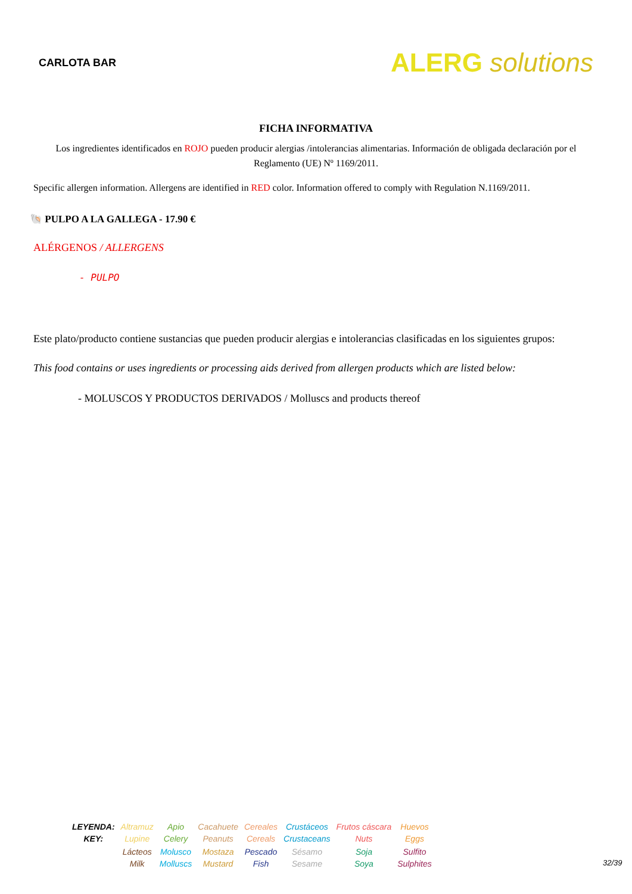CARLOTA BAR
ALERG solutions
FICHA INFORMATIVA
Los ingredientes identificados en ROJO pueden producir alergias /intolerancias alimentarias. Información de obligada declaración por el Reglamento (UE) Nº 1169/2011.
Specific allergen information. Allergens are identified in RED color. Information offered to comply with Regulation N.1169/2011.
🐚 PULPO A LA GALLEGA - 17.90 €
ALÉRGENOS / ALLERGENS
- PULPO
Este plato/producto contiene sustancias que pueden producir alergias e intolerancias clasificadas en los siguientes grupos:
This food contains or uses ingredients or processing aids derived from allergen products which are listed below:
- MOLUSCOS Y PRODUCTOS DERIVADOS / Molluscs and products thereof
| LEYENDA: KEY: | Altramuz Lupine | Apio Celery | Cacahuete Peanuts | Cereales Cereals | Crustáceos Crustaceans | Frutos cáscara Nuts | Huevos Eggs |
| | Lácteos Milk | Molusco Molluscs | Mostaza Mustard | Pescado Fish | Sésamo Sesame | Soja Soya | Sulfito Sulphites |
32/39